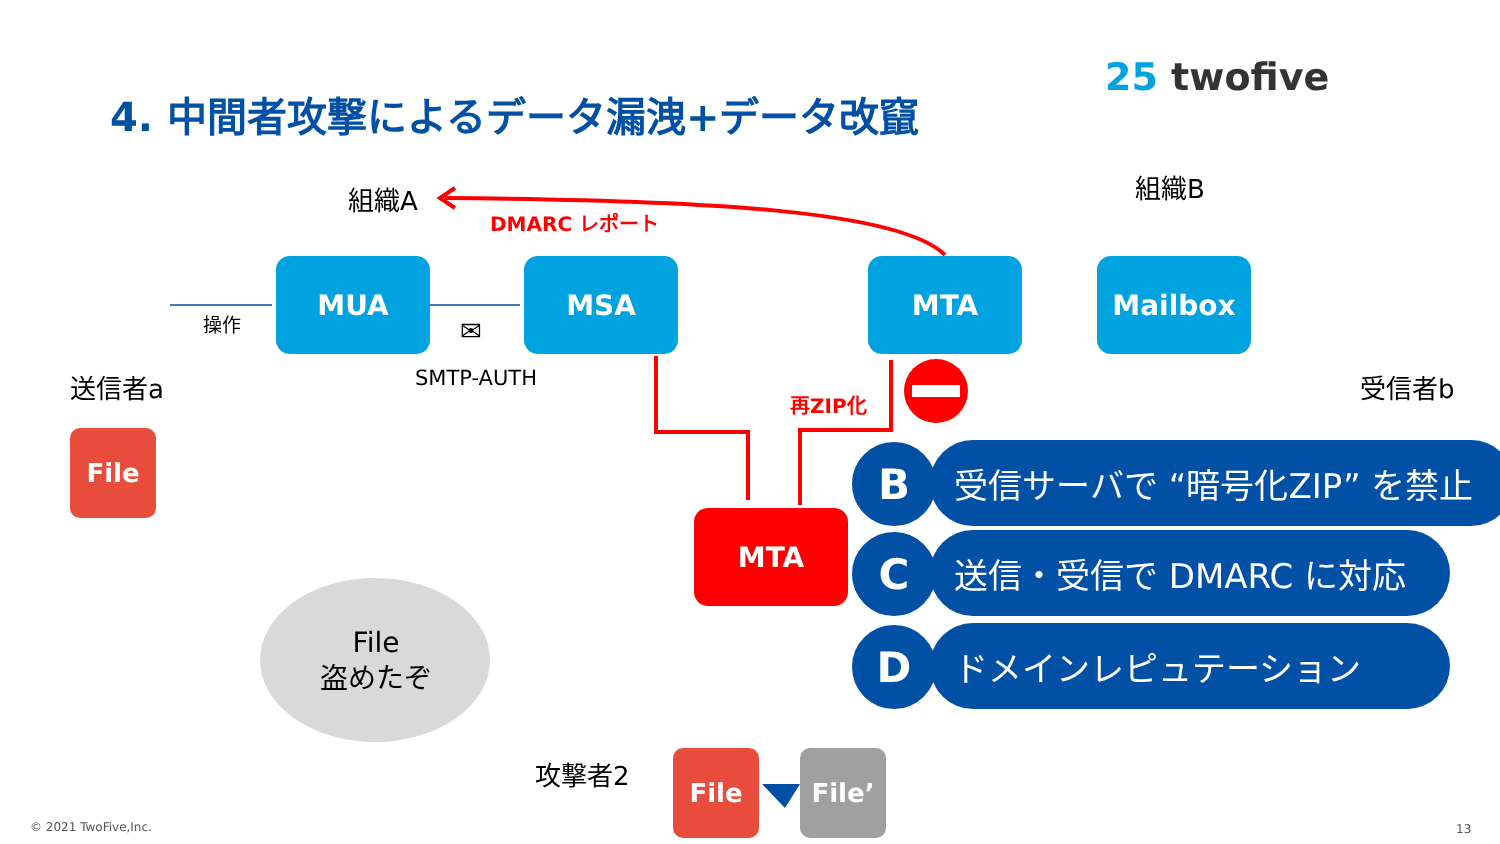4. 中間者攻撃によるデータ漏洩+データ改竄
25 twofive
組織A
DMARC レポート
組織B
MUA MSA MTA Mailbox
操作 ✉
SMTP-AUTH
送信者a 受信者b
再ZIP化
File
MTA
B 受信サーバで “暗号化ZIP” を禁止
C 送信・受信で DMARC に対応
D ドメインレピュテーション
File
盗めたぞ
攻撃者2 File File’
© 2021 TwoFive,Inc. 13